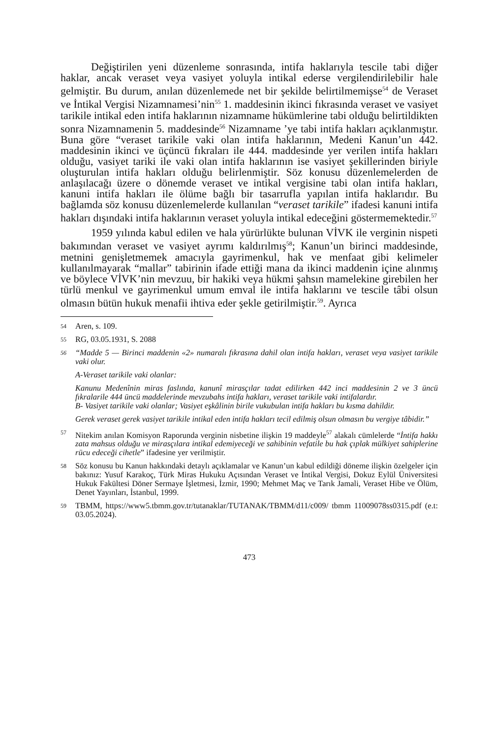Değiştirilen yeni düzenleme sonrasında, intifa haklarıyla tescile tabi diğer haklar, ancak veraset veya vasiyet yoluyla intikal ederse vergilendirilebilir hale gelmiştir. Bu durum, anılan düzenlemede net bir şekilde belirtilmemişse<sup>54</sup> de Veraset ve İntikal Vergisi Nizamnamesi’nin<sup>55</sup> 1. maddesinin ikinci fıkrasında veraset ve vasiyet tarikile intikal eden intifa haklarının nizamname hükümlerine tabi olduğu belirtildikten sonra Nizamnamenin 5. maddesinde<sup>56</sup> Nizamname ’ye tabi intifa hakları açıklanmıştır. Buna göre “veraset tarikile vaki olan intifa haklarının, Medeni Kanun’un 442. maddesinin ikinci ve üçüncü fıkraları ile 444. maddesinde yer verilen intifa hakları olduğu, vasiyet tariki ile vaki olan intifa haklarının ise vasiyet şekillerinden biriyle oluşturulan intifa hakları olduğu belirlenmiştir. Söz konusu düzenlemelerden de anlaşılacağı üzere o dönemde veraset ve intikal vergisine tabi olan intifa hakları, kanuni intifa hakları ile ölüme bağlı bir tasarrufla yapılan intifa haklarıdır. Bu bağlamda söz konusu düzenlemelerde kullanılan “veraset tarikile” ifadesi kanuni intifa hakları dışındaki intifa haklarının veraset yoluyla intikal edeceğini göstermemektedir.<sup>57</sup>
1959 yılında kabul edilen ve hala yürürlükte bulunan VİVK ile verginin nispeti bakımından veraset ve vasiyet ayrımı kaldırılmış<sup>58</sup>; Kanun’un birinci maddesinde, metnini genişletmemek amacıyla gayrimenkul, hak ve menfaat gibi kelimeler kullanılmayarak “mallar” tabirinin ifade ettiği mana da ikinci maddenin içine alınmış ve böylece VİVK’nin mevzuu, bir hakiki veya hükmi şahsın mamelekine girebilen her türlü menkul ve gayrimenkul umum emval ile intifa haklarını ve tescile tâbi olsun olmasın bütün hukuk menafii ihtiva eder şekle getirilmiştir.<sup>59</sup>. Ayrıca
54
Aren, s. 109.
55
RG, 03.05.1931, S. 2088
56
“Madde 5 — Birinci maddenin «2» numaralı fıkrasına dahil olan intifa hakları, veraset veya vasiyet tarikile vaki olur.
A-Veraset tarikile vaki olanlar:
Kanunu Medenînin miras faslında, kanunî mirasçılar tadat edilirken 442 inci maddesinin 2 ve 3 üncü fıkralarile 444 üncü maddelerinde mevzubahs intifa hakları, veraset tarikile vaki intifalardır.
B- Vasiyet tarikile vaki olanlar; Vasiyet eşkâlinin birile vukubulan intifa hakları bu kısma dahildir.
Gerek veraset gerek vasiyet tarikile intikal eden intifa hakları tecil edilmiş olsun olmasın bu vergiye tâbidir.”
57
Nitekim anılan Komisyon Raporunda verginin nisbetine ilişkin 19 maddeyle<sup>57</sup> alakalı cümlelerde “İntifa hakkı zata mahsus olduğu ve mirasçılara intikal edemiyeceği ve sahibinin vefatile bu hak çıplak mülkiyet sahiplerine rücu edeceği cihetle” ifadesine yer verilmiştir.
58
Söz konusu bu Kanun hakkındaki detaylı açıklamalar ve Kanun’un kabul edildiği döneme ilişkin özelgeler için bakınız: Yusuf Karakoç, Türk Miras Hukuku Açısından Veraset ve İntikal Vergisi, Dokuz Eylül Üniversitesi Hukuk Fakültesi Döner Sermaye İşletmesi, İzmir, 1990; Mehmet Maç ve Tarık Jamali, Veraset Hibe ve Ölüm, Denet Yayınları, İstanbul, 1999.
59
TBMM, https://www5.tbmm.gov.tr/tutanaklar/TUTANAK/TBMM/d11/c009/ tbmm 11009078ss0315.pdf (e.t: 03.05.2024).
473